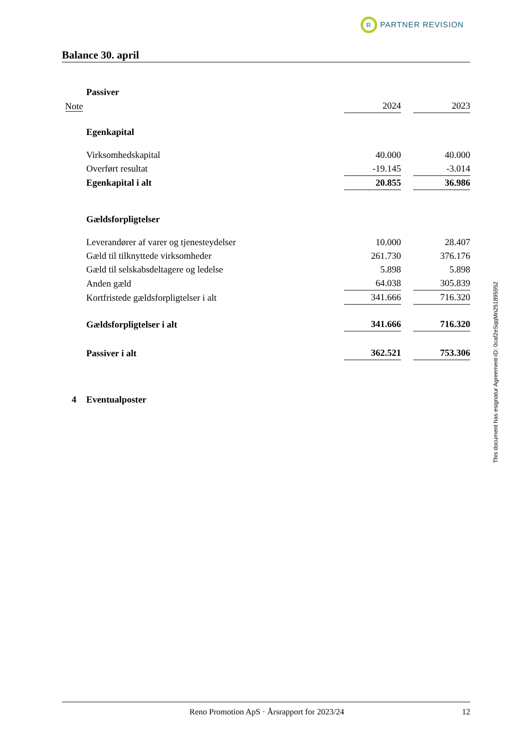R PARTNER REVISION
Balance 30. april
| | Passiver | | | |
| Note | | 2024 | | 2023 |
| | Egenkapital | | | |
| | Virksomhedskapital | 40.000 | | 40.000 |
| | Overført resultat | -19.145 | | -3.014 |
| | Egenkapital i alt | 20.855 | | 36.986 |
| | Gældsforpligtelser | | | |
| | Leverandører af varer og tjenesteydelser | 10.000 | | 28.407 |
| | Gæld til tilknyttede virksomheder | 261.730 | | 376.176 |
| | Gæld til selskabsdeltagere og ledelse | 5.898 | | 5.898 |
| | Anden gæld | 64.038 | | 305.839 |
| | Kortfristede gældsforpligtelser i alt | 341.666 | | 716.320 |
| | Gældsforpligtelser i alt | 341.666 | | 716.320 |
| | Passiver i alt | 362.521 | | 753.306 |
| 4 | Eventualposter | | | |
This document has esignatur Agreement-ID: 0caf2eSqqMn251895952
Reno Promotion ApS · Årsrapport for 2023/24 12